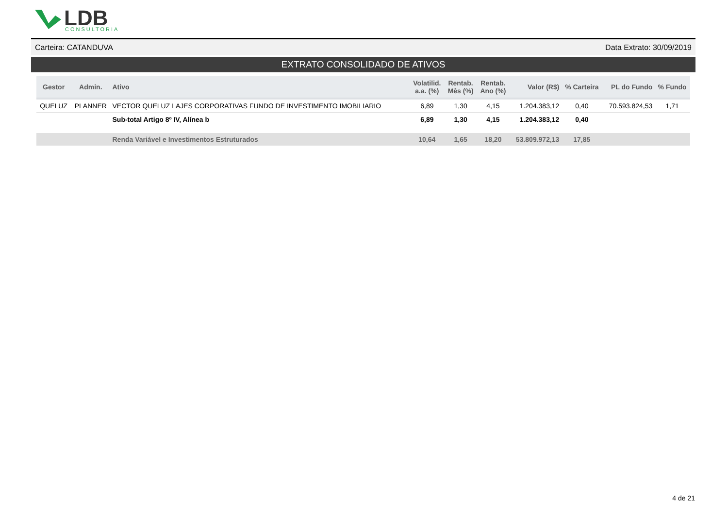LDB
CONSULTORIA
Carteira: CATANDUVA Data Extrato: 30/09/2019
EXTRATO CONSOLIDADO DE ATIVOS
| Gestor | Admin. | Ativo | Volatilid. a.a. (%) | Rentab. Mês (%) | Rentab. Ano (%) | Valor (R$) | % Carteira | PL do Fundo | % Fundo |
| --- | --- | --- | --- | --- | --- | --- | --- | --- | --- |
| QUELUZ | PLANNER | VECTOR QUELUZ LAJES CORPORATIVAS FUNDO DE INVESTIMENTO IMOBILIARIO | 6,89 | 1,30 | 4,15 | 1.204.383,12 | 0,40 | 70.593.824,53 | 1,71 |
| | | Sub-total Artigo 8º IV, Alínea b | 6,89 | 1,30 | 4,15 | 1.204.383,12 | 0,40 | | |
| | | Renda Variável e Investimentos Estruturados | 10,64 | 1,65 | 18,20 | 53.809.972,13 | 17,85 | | |
4 de 21